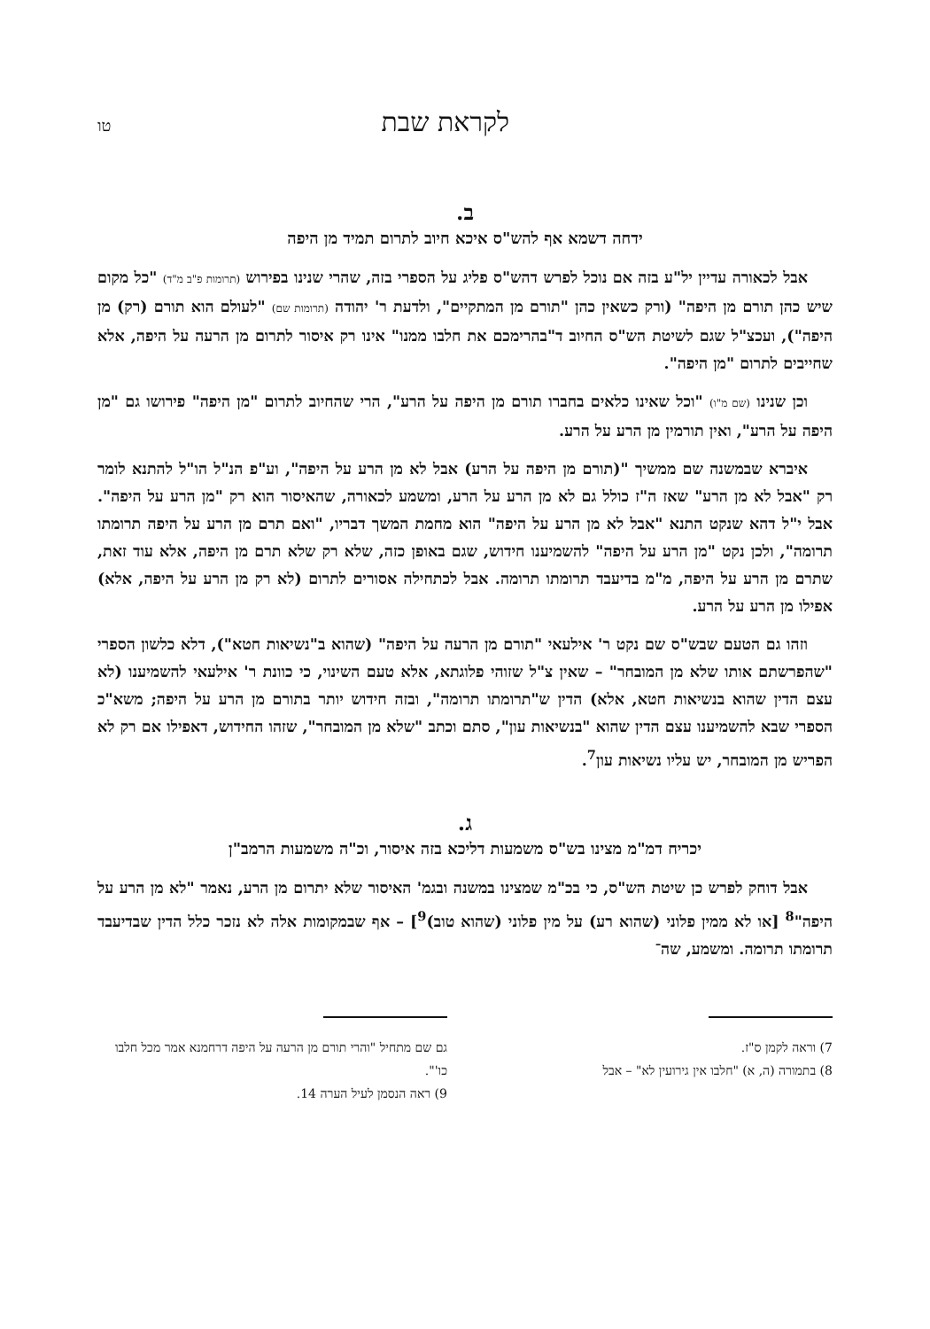לקראת שבת טו
ב.
ידחה דשמא אף להש"ס איכא חיוב לתרום תמיד מן היפה
אבל לכאורה עדיין יל"ע בזה אם נוכל לפרש דהש"ס פליג על הספרי בזה, שהרי שנינו בפירוש (תרומות פ"ב מ"ד) "כל מקום שיש כהן תורם מן היפה" (ורק כשאין כהן "תורם מן המתקיים", ולדעת ר' יהודה (תרומות שם) "לעולם הוא תורם (רק) מן היפה"), ועכצ"ל שגם לשיטת הש"ס החיוב ד"בהרימכם את חלבו ממנו" אינו רק איסור לתרום מן הרעה על היפה, אלא שחייבים לתרום "מן היפה".
וכן שנינו (שם מ"ו) "וכל שאינו כלאים בחברו תורם מן היפה על הרע", הרי שהחיוב לתרום "מן היפה" פירושו גם "מן היפה על הרע", ואין תורמין מן הרע על הרע.
איברא שבמשנה שם ממשיך "(תורם מן היפה על הרע) אבל לא מן הרע על היפה", וע"פ הנ"ל הו"ל להתנא לומר רק "אבל לא מן הרע" שאז ה"ז כולל גם לא מן הרע על הרע, ומשמע לכאורה, שהאיסור הוא רק "מן הרע על היפה". אבל י"ל דהא שנקט התנא "אבל לא מן הרע על היפה" הוא מחמת המשך דבריו, "ואם תרם מן הרע על היפה תרומתו תרומה", ולכן נקט "מן הרע על היפה" להשמיענו חידוש, שגם באופן כזה, שלא רק שלא תרם מן היפה, אלא עוד זאת, שתרם מן הרע על היפה, מ"מ בדיעבד תרומתו תרומה. אבל לכתחילה אסורים לתרום (לא רק מן הרע על היפה, אלא) אפילו מן הרע על הרע.
וזהו גם הטעם שבש"ס שם נקט ר' אילעאי "תורם מן הרעה על היפה" (שהוא ב"נשיאות חטא"), דלא כלשון הספרי "שהפרשתם אותו שלא מן המובחר" – שאין צ"ל שזוהי פלוגתא, אלא טעם השינוי, כי כוונת ר' אילעאי להשמיענו (לא עצם הדין שהוא בנשיאות חטא, אלא) הדין ש"תרומתו תרומה", ובזה חידוש יותר בתורם מן הרע על היפה; משא"כ הספרי שבא להשמיענו עצם הדין שהוא "בנשיאות עון", סתם וכתב "שלא מן המובחר", שזהו החידוש, דאפילו אם רק לא הפריש מן המובחר, יש עליו נשיאות עון<sup>7</sup>.
ג.
יכריח דמ"מ מצינו בש"ס משמעות דליכא בזה איסור, וכ"ה משמעות הרמב"ן
אבל דוחק לפרש כן שיטת הש"ס, כי בכ"מ שמצינו במשנה ובגמ' האיסור שלא יתרום מן הרע, נאמר "לא מן הרע על היפה"<sup>8</sup> [או לא ממין פלוני (שהוא רע) על מין פלוני (שהוא טוב)<sup>9</sup>] – אף שבמקומות אלה לא נזכר כלל הדין שבדיעבד תרומתו תרומה. ומשמע, שה־
7) וראה לקמן ס"ז.
8) בתמורה (ה, א) "חלבו אין גירועין לא" – אבל
גם שם מתחיל "והרי תורם מן הרעה על היפה דרחמנא אמר מכל חלבו כו'".
9) ראה הנסמן לעיל הערה 14.